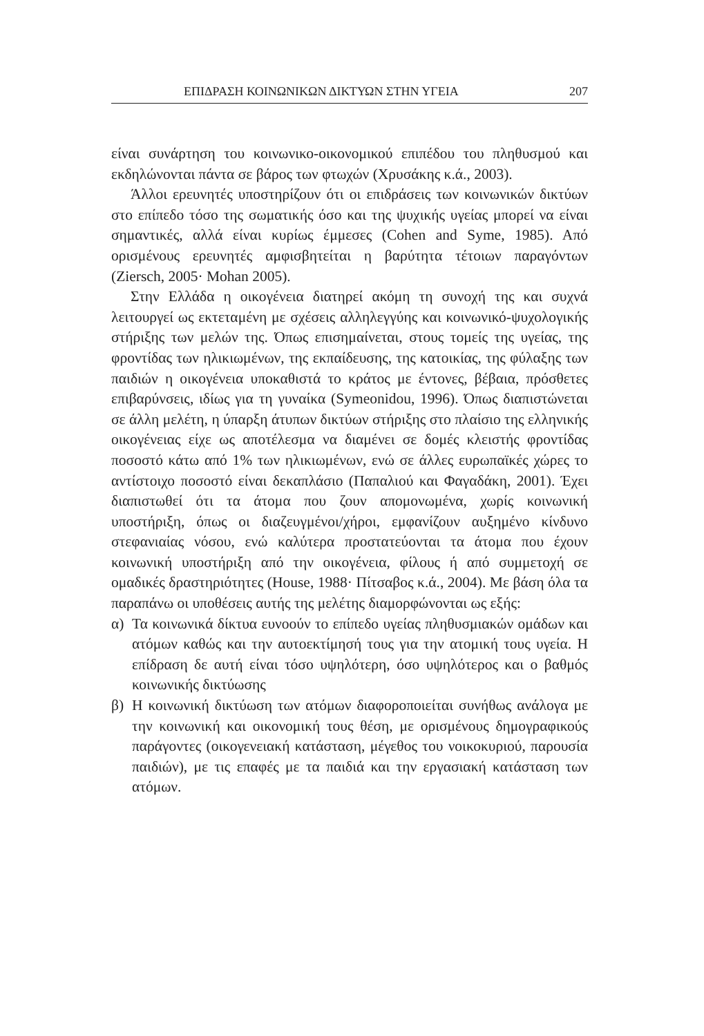ΕΠΙΔΡΑΣΗ ΚΟΙΝΩΝΙΚΩΝ ΔΙΚΤΥΩΝ ΣΤΗΝ ΥΓΕΙΑ 207
είναι συνάρτηση του κοινωνικο-οικονομικού επιπέδου του πληθυσμού και εκδηλώνονται πάντα σε βάρος των φτωχών (Χρυσάκης κ.ά., 2003).
Άλλοι ερευνητές υποστηρίζουν ότι οι επιδράσεις των κοινωνικών δικτύων στο επίπεδο τόσο της σωματικής όσο και της ψυχικής υγείας μπορεί να είναι σημαντικές, αλλά είναι κυρίως έμμεσες (Cohen and Syme, 1985). Από ορισμένους ερευνητές αμφισβητείται η βαρύτητα τέτοιων παραγόντων (Ziersch, 2005· Mohan 2005).
Στην Ελλάδα η οικογένεια διατηρεί ακόμη τη συνοχή της και συχνά λειτουργεί ως εκτεταμένη με σχέσεις αλληλεγγύης και κοινωνικό-ψυχολογικής στήριξης των μελών της. Όπως επισημαίνεται, στους τομείς της υγείας, της φροντίδας των ηλικιωμένων, της εκπαίδευσης, της κατοικίας, της φύλαξης των παιδιών η οικογένεια υποκαθιστά το κράτος με έντονες, βέβαια, πρόσθετες επιβαρύνσεις, ιδίως για τη γυναίκα (Symeonidou, 1996). Όπως διαπιστώνεται σε άλλη μελέτη, η ύπαρξη άτυπων δικτύων στήριξης στο πλαίσιο της ελληνικής οικογένειας είχε ως αποτέλεσμα να διαμένει σε δομές κλειστής φροντίδας ποσοστό κάτω από 1% των ηλικιωμένων, ενώ σε άλλες ευρωπαϊκές χώρες το αντίστοιχο ποσοστό είναι δεκαπλάσιο (Παπαλιού και Φαγαδάκη, 2001). Έχει διαπιστωθεί ότι τα άτομα που ζουν απομονωμένα, χωρίς κοινωνική υποστήριξη, όπως οι διαζευγμένοι/χήροι, εμφανίζουν αυξημένο κίνδυνο στεφανιαίας νόσου, ενώ καλύτερα προστατεύονται τα άτομα που έχουν κοινωνική υποστήριξη από την οικογένεια, φίλους ή από συμμετοχή σε ομαδικές δραστηριότητες (House, 1988· Πίτσαβος κ.ά., 2004). Με βάση όλα τα παραπάνω οι υποθέσεις αυτής της μελέτης διαμορφώνονται ως εξής:
α) Τα κοινωνικά δίκτυα ευνοούν το επίπεδο υγείας πληθυσμιακών ομάδων και ατόμων καθώς και την αυτοεκτίμησή τους για την ατομική τους υγεία. Η επίδραση δε αυτή είναι τόσο υψηλότερη, όσο υψηλότερος και ο βαθμός κοινωνικής δικτύωσης
β) Η κοινωνική δικτύωση των ατόμων διαφοροποιείται συνήθως ανάλογα με την κοινωνική και οικονομική τους θέση, με ορισμένους δημογραφικούς παράγοντες (οικογενειακή κατάσταση, μέγεθος του νοικοκυριού, παρουσία παιδιών), με τις επαφές με τα παιδιά και την εργασιακή κατάσταση των ατόμων.